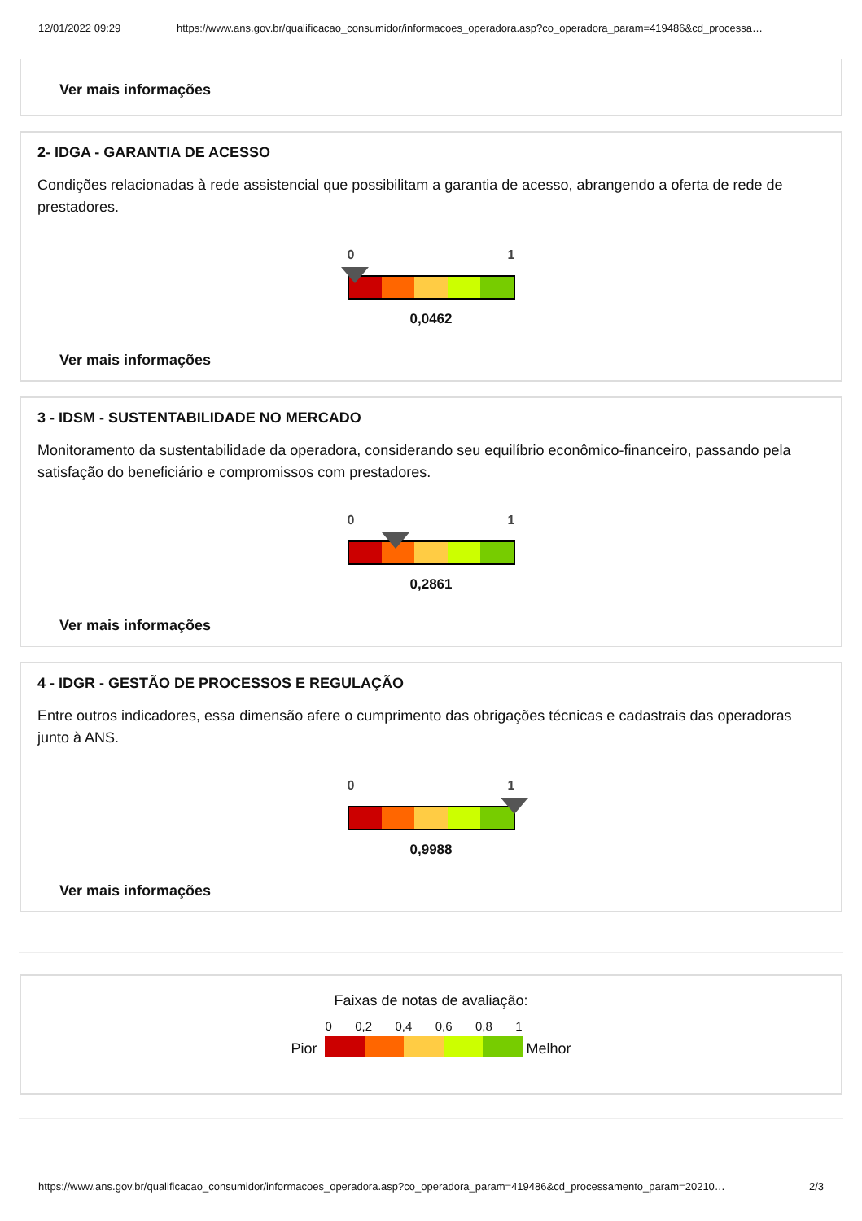12/01/2022 09:29 https://www.ans.gov.br/qualificacao_consumidor/informacoes_operadora.asp?co_operadora_param=419486&cd_processa…
Ver mais informações
2- IDGA - GARANTIA DE ACESSO
Condições relacionadas à rede assistencial que possibilitam a garantia de acesso, abrangendo a oferta de rede de prestadores.
0 1
0,0462
Ver mais informações
3 - IDSM - SUSTENTABILIDADE NO MERCADO
Monitoramento da sustentabilidade da operadora, considerando seu equilíbrio econômico-financeiro, passando pela satisfação do beneficiário e compromissos com prestadores.
0 1
0,2861
Ver mais informações
4 - IDGR - GESTÃO DE PROCESSOS E REGULAÇÃO
Entre outros indicadores, essa dimensão afere o cumprimento das obrigações técnicas e cadastrais das operadoras junto à ANS.
0 1
0,9988
Ver mais informações
Faixas de notas de avaliação:
Pior
0 0,2 0,4 0,6 0,8 1
Melhor
https://www.ans.gov.br/qualificacao_consumidor/informacoes_operadora.asp?co_operadora_param=419486&cd_processamento_param=20210… 2/3